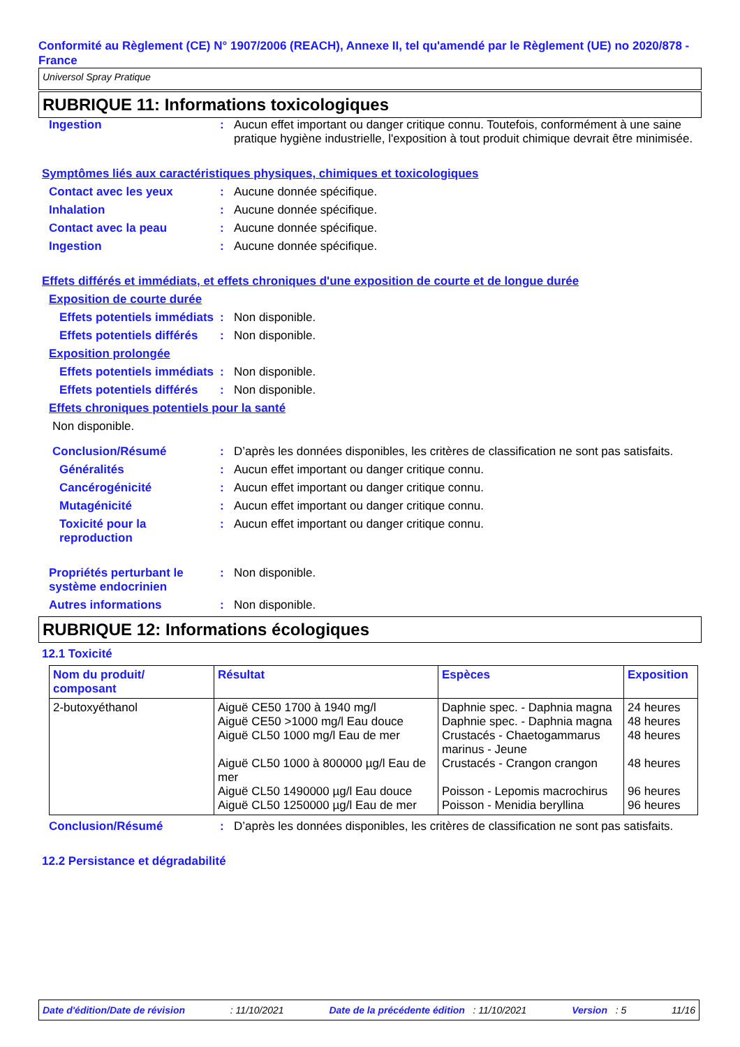Conformité au Règlement (CE) N° 1907/2006 (REACH), Annexe II, tel qu'amendé par le Règlement (UE) no 2020/878 - France
Universol Spray Pratique
RUBRIQUE 11: Informations toxicologiques
Ingestion : Aucun effet important ou danger critique connu. Toutefois, conformément à une saine pratique hygiène industrielle, l'exposition à tout produit chimique devrait être minimisée.
Symptômes liés aux caractéristiques physiques, chimiques et toxicologiques
Contact avec les yeux : Aucune donnée spécifique.
Inhalation : Aucune donnée spécifique.
Contact avec la peau : Aucune donnée spécifique.
Ingestion : Aucune donnée spécifique.
Effets différés et immédiats, et effets chroniques d'une exposition de courte et de longue durée
Exposition de courte durée
Effets potentiels immédiats
: Non disponible.
Effets potentiels différés
: Non disponible.
Exposition prolongée
Effets potentiels immédiats
: Non disponible.
Effets potentiels différés
: Non disponible.
Effets chroniques potentiels pour la santé
Non disponible.
Conclusion/Résumé : D’après les données disponibles, les critères de classification ne sont pas satisfaits.
Généralités : Aucun effet important ou danger critique connu.
Cancérogénicité : Aucun effet important ou danger critique connu.
Mutagénicité : Aucun effet important ou danger critique connu.
Toxicité pour la reproduction
: Aucun effet important ou danger critique connu.
Propriétés perturbant le système endocrinien
: Non disponible.
Autres informations : Non disponible.
RUBRIQUE 12: Informations écologiques
12.1 Toxicité
| Nom du produit/ composant | Résultat | Espèces | Exposition |
| --- | --- | --- | --- |
| 2-butoxyéthanol | Aiguë CE50 1700 à 1940 mg/l Aiguë CE50 >1000 mg/l Eau douce Aiguë CL50 1000 mg/l Eau de mer Aiguë CL50 1000 à 800000 µg/l Eau de mer Aiguë CL50 1490000 µg/l Eau douce Aiguë CL50 1250000 µg/l Eau de mer | Daphnie spec. - Daphnia magna Daphnie spec. - Daphnia magna Crustacés - Chaetogammarus marinus - Jeune Crustacés - Crangon crangon Poisson - Lepomis macrochirus Poisson - Menidia beryllina | 24 heures 48 heures 48 heures 48 heures 96 heures 96 heures |
Conclusion/Résumé : D’après les données disponibles, les critères de classification ne sont pas satisfaits.
12.2 Persistance et dégradabilité
Date d'édition/Date de révision: 11/10/2021 Date de la précédente édition : 11/10/2021 Version : 5 11/16